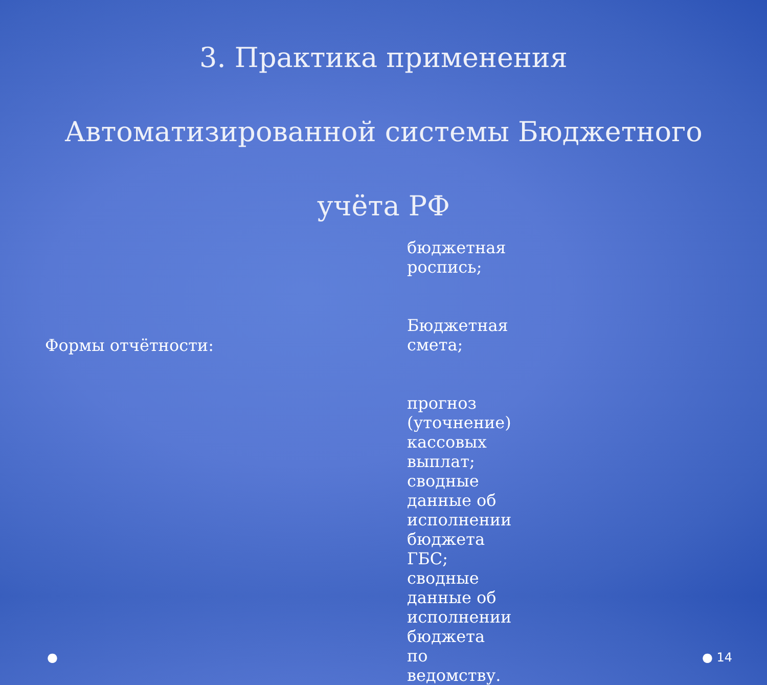3. Практика применения Автоматизированной системы Бюджетного учёта РФ
Формы отчётности:
бюджетная роспись;
Бюджетная смета;
прогноз (уточнение) кассовых выплат; сводные данные об исполнении бюджета ГБС; сводные данные об исполнении бюджета по ведомству.
● ● 14